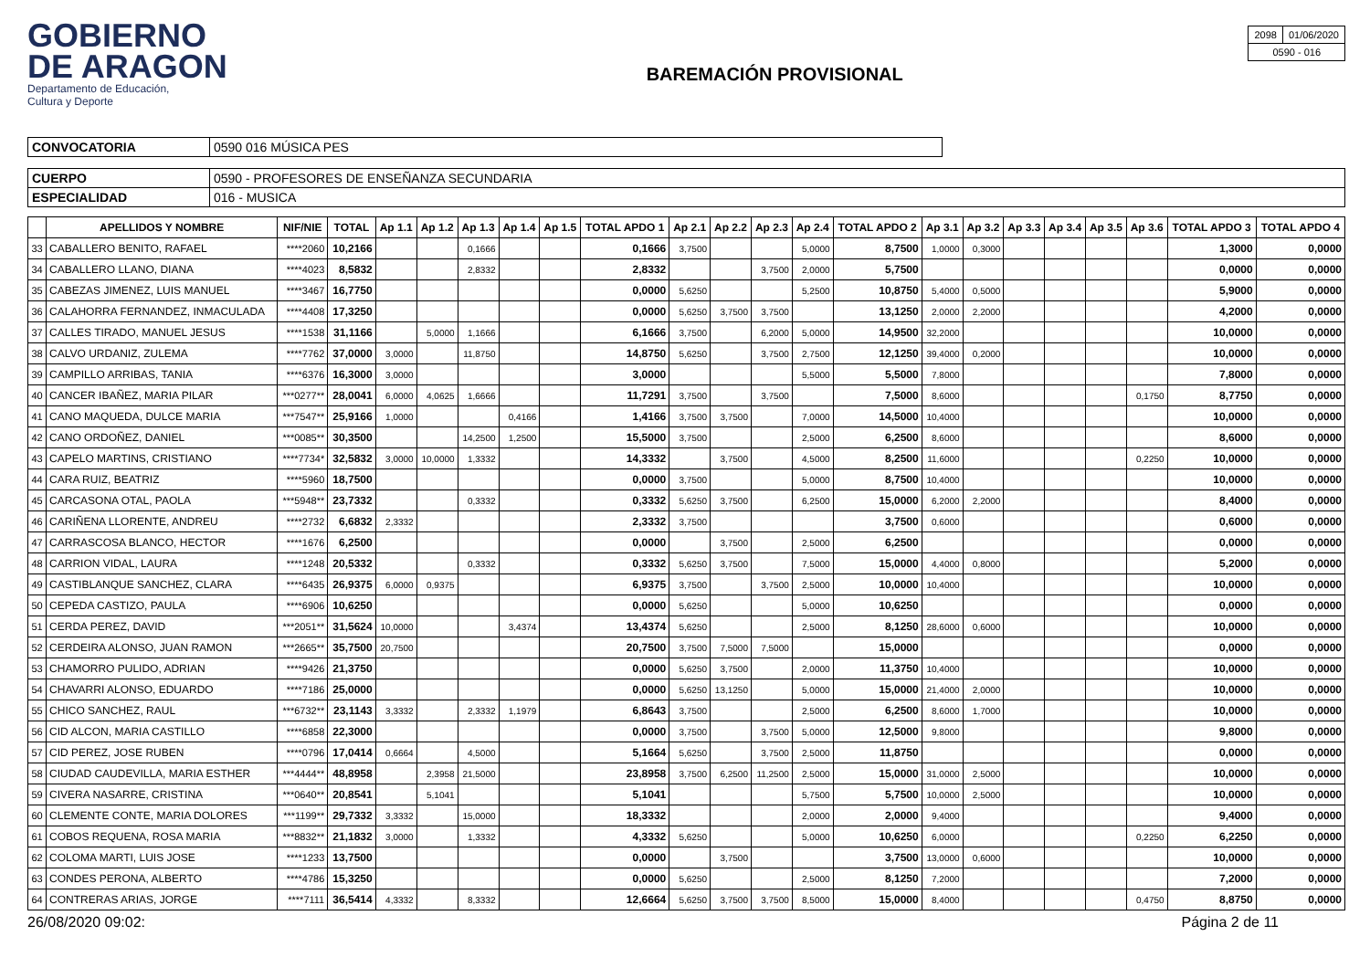GOBIERNO
DE ARAGON
Departamento de Educación,
Cultura y Deporte
BAREMACIÓN PROVISIONAL
| 2098 | 01/06/2020 |
| 0590 - 016 | |
| CONVOCATORIA | 0590 016 MÚSICA PES |
| CUERPO | 0590 - PROFESORES DE ENSEÑANZA SECUNDARIA |
| ESPECIALIDAD | 016 - MUSICA |
| | APELLIDOS Y NOMBRE | NIF/NIE | TOTAL | Ap 1.1 | Ap 1.2 | Ap 1.3 | Ap 1.4 | Ap 1.5 | TOTAL APDO 1 | Ap 2.1 | Ap 2.2 | Ap 2.3 | Ap 2.4 | TOTAL APDO 2 | Ap 3.1 | Ap 3.2 | Ap 3.3 | Ap 3.4 | Ap 3.5 | Ap 3.6 | TOTAL APDO 3 | TOTAL APDO 4 |
| --- | --- | --- | --- | --- | --- | --- | --- | --- | --- | --- | --- | --- | --- | --- | --- | --- | --- | --- | --- | --- | --- | --- |
| 33 | CABALLERO BENITO, RAFAEL | ****2060 | 10,2166 | | | 0,1666 | | | 0,1666 | 3,7500 | | | 5,0000 | 8,7500 | 1,0000 | 0,3000 | | | | | 1,3000 | 0,0000 |
| 34 | CABALLERO LLANO, DIANA | ****4023 | 8,5832 | | | 2,8332 | | | 2,8332 | | | 3,7500 | 2,0000 | 5,7500 | | | | | | | 0,0000 | 0,0000 |
| 35 | CABEZAS JIMENEZ, LUIS MANUEL | ****3467 | 16,7750 | | | | | | 0,0000 | 5,6250 | | | 5,2500 | 10,8750 | 5,4000 | 0,5000 | | | | | 5,9000 | 0,0000 |
| 36 | CALAHORRA FERNANDEZ, INMACULADA | ****4408 | 17,3250 | | | | | | 0,0000 | 5,6250 | 3,7500 | 3,7500 | | 13,1250 | 2,0000 | 2,2000 | | | | | 4,2000 | 0,0000 |
| 37 | CALLES TIRADO, MANUEL JESUS | ****1538 | 31,1166 | | 5,0000 | 1,1666 | | | 6,1666 | 3,7500 | | 6,2000 | 5,0000 | 14,9500 | 32,2000 | | | | | | 10,0000 | 0,0000 |
| 38 | CALVO URDANIZ, ZULEMA | ****7762 | 37,0000 | 3,0000 | | 11,8750 | | | 14,8750 | 5,6250 | | 3,7500 | 2,7500 | 12,1250 | 39,4000 | 0,2000 | | | | | 10,0000 | 0,0000 |
| 39 | CAMPILLO ARRIBAS, TANIA | ****6376 | 16,3000 | 3,0000 | | | | | 3,0000 | | | | 5,5000 | 5,5000 | 7,8000 | | | | | | 7,8000 | 0,0000 |
| 40 | CANCER IBAÑEZ, MARIA PILAR | ***0277** | 28,0041 | 6,0000 | 4,0625 | 1,6666 | | | 11,7291 | 3,7500 | | 3,7500 | | 7,5000 | 8,6000 | | | | | 0,1750 | 8,7750 | 0,0000 |
| 41 | CANO MAQUEDA, DULCE MARIA | ***7547** | 25,9166 | 1,0000 | | | 0,4166 | | 1,4166 | 3,7500 | 3,7500 | | 7,0000 | 14,5000 | 10,4000 | | | | | | 10,0000 | 0,0000 |
| 42 | CANO ORDOÑEZ, DANIEL | ***0085** | 30,3500 | | | 14,2500 | 1,2500 | | 15,5000 | 3,7500 | | | 2,5000 | 6,2500 | 8,6000 | | | | | | 8,6000 | 0,0000 |
| 43 | CAPELO MARTINS, CRISTIANO | ****7734* | 32,5832 | 3,0000 | 10,0000 | 1,3332 | | | 14,3332 | | 3,7500 | | 4,5000 | 8,2500 | 11,6000 | | | | | 0,2250 | 10,0000 | 0,0000 |
| 44 | CARA RUIZ, BEATRIZ | ****5960 | 18,7500 | | | | | | 0,0000 | 3,7500 | | | 5,0000 | 8,7500 | 10,4000 | | | | | | 10,0000 | 0,0000 |
| 45 | CARCASONA OTAL, PAOLA | ***5948** | 23,7332 | | | 0,3332 | | | 0,3332 | 5,6250 | 3,7500 | | 6,2500 | 15,0000 | 6,2000 | 2,2000 | | | | | 8,4000 | 0,0000 |
| 46 | CARIÑENA LLORENTE, ANDREU | ****2732 | 6,6832 | 2,3332 | | | | | 2,3332 | 3,7500 | | | | 3,7500 | 0,6000 | | | | | | 0,6000 | 0,0000 |
| 47 | CARRASCOSA BLANCO, HECTOR | ****1676 | 6,2500 | | | | | | 0,0000 | | 3,7500 | | 2,5000 | 6,2500 | | | | | | | 0,0000 | 0,0000 |
| 48 | CARRION VIDAL, LAURA | ****1248 | 20,5332 | | | 0,3332 | | | 0,3332 | 5,6250 | 3,7500 | | 7,5000 | 15,0000 | 4,4000 | 0,8000 | | | | | 5,2000 | 0,0000 |
| 49 | CASTIBLANQUE SANCHEZ, CLARA | ****6435 | 26,9375 | 6,0000 | 0,9375 | | | | 6,9375 | 3,7500 | | 3,7500 | 2,5000 | 10,0000 | 10,4000 | | | | | | 10,0000 | 0,0000 |
| 50 | CEPEDA CASTIZO, PAULA | ****6906 | 10,6250 | | | | | | 0,0000 | 5,6250 | | | 5,0000 | 10,6250 | | | | | | | 0,0000 | 0,0000 |
| 51 | CERDA PEREZ, DAVID | ***2051** | 31,5624 | 10,0000 | | | 3,4374 | | 13,4374 | 5,6250 | | | 2,5000 | 8,1250 | 28,6000 | 0,6000 | | | | | 10,0000 | 0,0000 |
| 52 | CERDEIRA ALONSO, JUAN RAMON | ***2665** | 35,7500 | 20,7500 | | | | | 20,7500 | 3,7500 | 7,5000 | 7,5000 | | 15,0000 | | | | | | | 0,0000 | 0,0000 |
| 53 | CHAMORRO PULIDO, ADRIAN | ****9426 | 21,3750 | | | | | | 0,0000 | 5,6250 | 3,7500 | | 2,0000 | 11,3750 | 10,4000 | | | | | | 10,0000 | 0,0000 |
| 54 | CHAVARRI ALONSO, EDUARDO | ****7186 | 25,0000 | | | | | | 0,0000 | 5,6250 | 13,1250 | | 5,0000 | 15,0000 | 21,4000 | 2,0000 | | | | | 10,0000 | 0,0000 |
| 55 | CHICO SANCHEZ, RAUL | ***6732** | 23,1143 | 3,3332 | | 2,3332 | 1,1979 | | 6,8643 | 3,7500 | | | 2,5000 | 6,2500 | 8,6000 | 1,7000 | | | | | 10,0000 | 0,0000 |
| 56 | CID ALCON, MARIA CASTILLO | ****6858 | 22,3000 | | | | | | 0,0000 | 3,7500 | | 3,7500 | 5,0000 | 12,5000 | 9,8000 | | | | | | 9,8000 | 0,0000 |
| 57 | CID PEREZ, JOSE RUBEN | ****0796 | 17,0414 | 0,6664 | | 4,5000 | | | 5,1664 | 5,6250 | | 3,7500 | 2,5000 | 11,8750 | | | | | | | 0,0000 | 0,0000 |
| 58 | CIUDAD CAUDEVILLA, MARIA ESTHER | ***4444** | 48,8958 | | 2,3958 | 21,5000 | | | 23,8958 | 3,7500 | 6,2500 | 11,2500 | 2,5000 | 15,0000 | 31,0000 | 2,5000 | | | | | 10,0000 | 0,0000 |
| 59 | CIVERA NASARRE, CRISTINA | ***0640** | 20,8541 | | 5,1041 | | | | 5,1041 | | | | 5,7500 | 5,7500 | 10,0000 | 2,5000 | | | | | 10,0000 | 0,0000 |
| 60 | CLEMENTE CONTE, MARIA DOLORES | ***1199** | 29,7332 | 3,3332 | | 15,0000 | | | 18,3332 | | | | 2,0000 | 2,0000 | 9,4000 | | | | | | 9,4000 | 0,0000 |
| 61 | COBOS REQUENA, ROSA MARIA | ***8832** | 21,1832 | 3,0000 | | 1,3332 | | | 4,3332 | 5,6250 | | | 5,0000 | 10,6250 | 6,0000 | | | | | 0,2250 | 6,2250 | 0,0000 |
| 62 | COLOMA MARTI, LUIS JOSE | ****1233 | 13,7500 | | | | | | 0,0000 | | 3,7500 | | | 3,7500 | 13,0000 | 0,6000 | | | | | 10,0000 | 0,0000 |
| 63 | CONDES PERONA, ALBERTO | ****4786 | 15,3250 | | | | | | 0,0000 | 5,6250 | | | 2,5000 | 8,1250 | 7,2000 | | | | | | 7,2000 | 0,0000 |
| 64 | CONTRERAS ARIAS, JORGE | ****7111 | 36,5414 | 4,3332 | | 8,3332 | | | 12,6664 | 5,6250 | 3,7500 | 3,7500 | 8,5000 | 15,0000 | 8,4000 | | | | | 0,4750 | 8,8750 | 0,0000 |
26/08/2020 09:02: Página 2 de 11